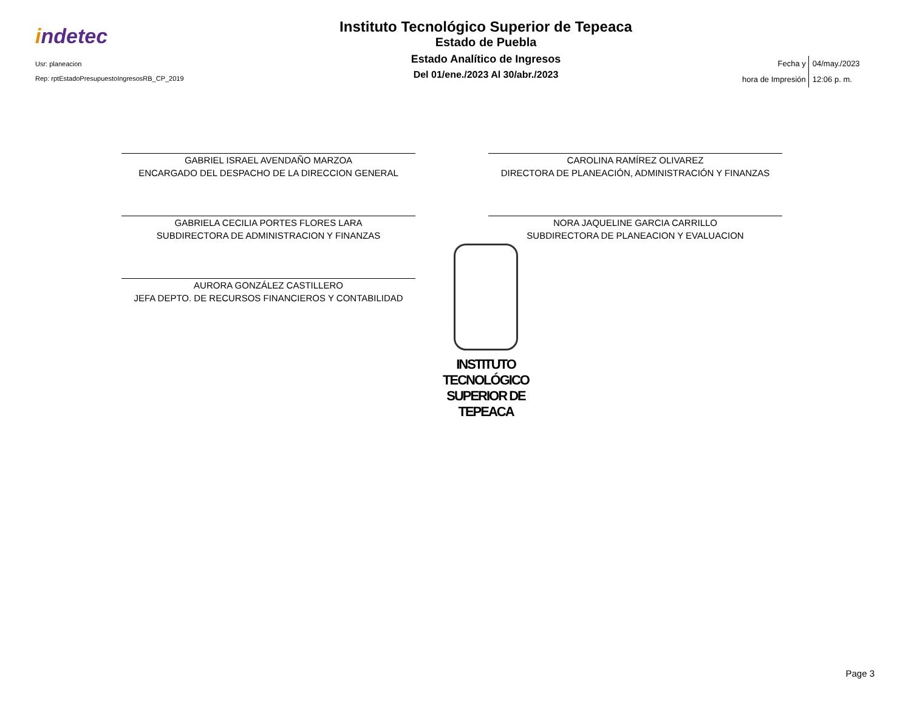indetec
Usr: planeacion
Rep: rptEstadoPresupuestoIngresosRB_CP_2019
Instituto Tecnológico Superior de Tepeaca
Estado de Puebla
Estado Analítico de Ingresos
Del 01/ene./2023 Al 30/abr./2023
Fecha y
hora de Impresión
04/may./2023
12:06 p. m.
GABRIEL ISRAEL AVENDAÑO MARZOA
ENCARGADO DEL DESPACHO DE LA DIRECCION GENERAL
CAROLINA RAMÍREZ OLIVAREZ
DIRECTORA DE PLANEACIÓN, ADMINISTRACIÓN Y FINANZAS
GABRIELA CECILIA PORTES FLORES LARA
SUBDIRECTORA DE ADMINISTRACION Y FINANZAS
NORA JAQUELINE GARCIA CARRILLO
SUBDIRECTORA DE PLANEACION Y EVALUACION
AURORA GONZÁLEZ CASTILLERO
JEFA DEPTO. DE RECURSOS FINANCIEROS Y CONTABILIDAD
INSTITUTO TECNOLÓGICO
SUPERIOR DE TEPEACA
Page 3